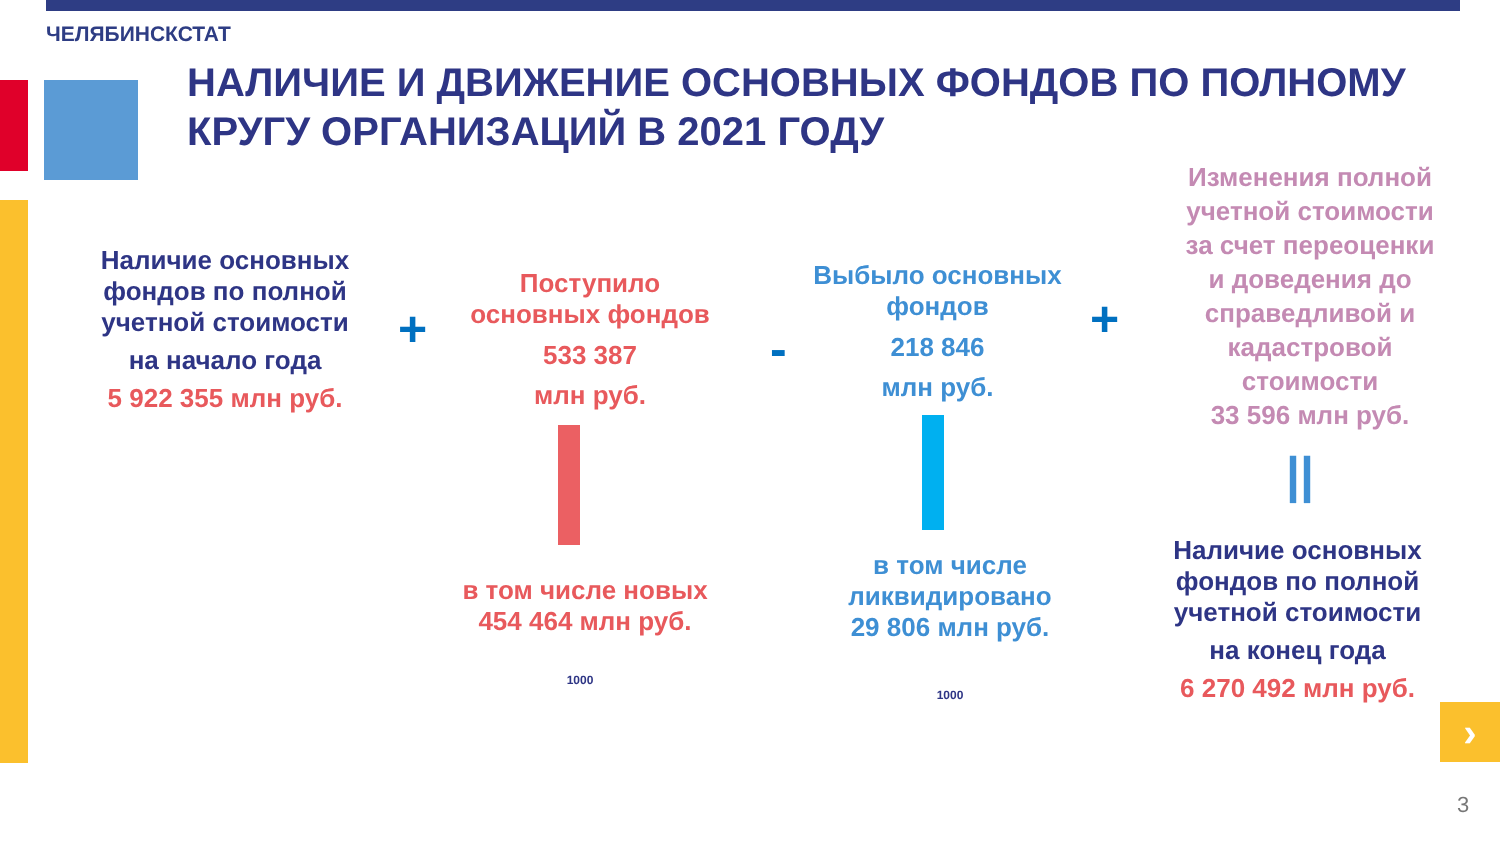ЧЕЛЯБИНСКСТАТ
НАЛИЧИЕ И ДВИЖЕНИЕ ОСНОВНЫХ ФОНДОВ ПО ПОЛНОМУ КРУГУ ОРГАНИЗАЦИЙ В 2021 ГОДУ
Наличие основных фондов по полной учетной стоимости
на начало года
5 922 355 млн руб.
+
Поступило основных фондов
533 387
млн руб.
в том числе новых
454 464 млн руб.
1000
-
Выбыло основных фондов
218 846
млн руб.
в том числе ликвидировано 29 806 млн руб.
1000
+
Изменения полной учетной стоимости за счет переоценки и доведения до справедливой и кадастровой стоимости
33 596 млн руб.
||
Наличие основных фондов по полной учетной стоимости
на конец года
6 270 492 млн руб.
›
3